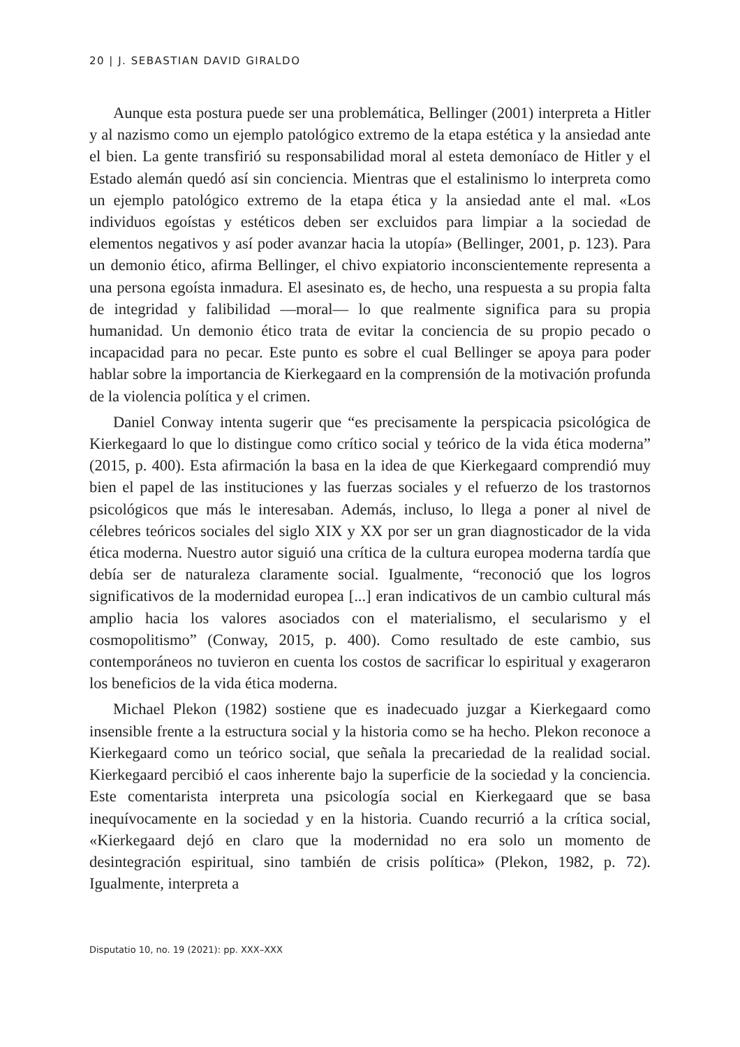20 | J. SEBASTIAN DAVID GIRALDO
Aunque esta postura puede ser una problemática, Bellinger (2001) interpreta a Hitler y al nazismo como un ejemplo patológico extremo de la etapa estética y la ansiedad ante el bien. La gente transfirió su responsabilidad moral al esteta demoníaco de Hitler y el Estado alemán quedó así sin conciencia. Mientras que el estalinismo lo interpreta como un ejemplo patológico extremo de la etapa ética y la ansiedad ante el mal. «Los individuos egoístas y estéticos deben ser excluidos para limpiar a la sociedad de elementos negativos y así poder avanzar hacia la utopía» (Bellinger, 2001, p. 123). Para un demonio ético, afirma Bellinger, el chivo expiatorio inconscientemente representa a una persona egoísta inmadura. El asesinato es, de hecho, una respuesta a su propia falta de integridad y falibilidad —moral— lo que realmente significa para su propia humanidad. Un demonio ético trata de evitar la conciencia de su propio pecado o incapacidad para no pecar. Este punto es sobre el cual Bellinger se apoya para poder hablar sobre la importancia de Kierkegaard en la comprensión de la motivación profunda de la violencia política y el crimen.
Daniel Conway intenta sugerir que “es precisamente la perspicacia psicológica de Kierkegaard lo que lo distingue como crítico social y teórico de la vida ética moderna” (2015, p. 400). Esta afirmación la basa en la idea de que Kierkegaard comprendió muy bien el papel de las instituciones y las fuerzas sociales y el refuerzo de los trastornos psicológicos que más le interesaban. Además, incluso, lo llega a poner al nivel de célebres teóricos sociales del siglo XIX y XX por ser un gran diagnosticador de la vida ética moderna. Nuestro autor siguió una crítica de la cultura europea moderna tardía que debía ser de naturaleza claramente social. Igualmente, “reconoció que los logros significativos de la modernidad europea [...] eran indicativos de un cambio cultural más amplio hacia los valores asociados con el materialismo, el secularismo y el cosmopolitismo” (Conway, 2015, p. 400). Como resultado de este cambio, sus contemporáneos no tuvieron en cuenta los costos de sacrificar lo espiritual y exageraron los beneficios de la vida ética moderna.
Michael Plekon (1982) sostiene que es inadecuado juzgar a Kierkegaard como insensible frente a la estructura social y la historia como se ha hecho. Plekon reconoce a Kierkegaard como un teórico social, que señala la precariedad de la realidad social. Kierkegaard percibió el caos inherente bajo la superficie de la sociedad y la conciencia. Este comentarista interpreta una psicología social en Kierkegaard que se basa inequívocamente en la sociedad y en la historia. Cuando recurrió a la crítica social, «Kierkegaard dejó en claro que la modernidad no era solo un momento de desintegración espiritual, sino también de crisis política» (Plekon, 1982, p. 72). Igualmente, interpreta a
Disputatio 10, no. 19 (2021): pp. XXX–XXX